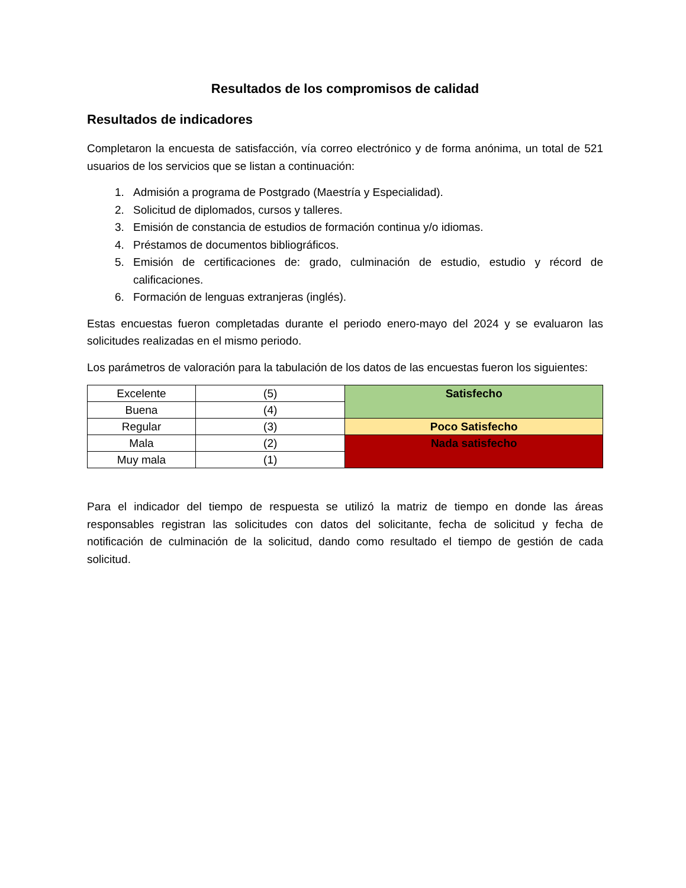Resultados de los compromisos de calidad
Resultados de indicadores
Completaron la encuesta de satisfacción, vía correo electrónico y de forma anónima, un total de 521 usuarios de los servicios que se listan a continuación:
1. Admisión a programa de Postgrado (Maestría y Especialidad).
2. Solicitud de diplomados, cursos y talleres.
3. Emisión de constancia de estudios de formación continua y/o idiomas.
4. Préstamos de documentos bibliográficos.
5. Emisión de certificaciones de: grado, culminación de estudio, estudio y récord de calificaciones.
6. Formación de lenguas extranjeras (inglés).
Estas encuestas fueron completadas durante el periodo enero-mayo del 2024 y se evaluaron las solicitudes realizadas en el mismo periodo.
Los parámetros de valoración para la tabulación de los datos de las encuestas fueron los siguientes:
| Excelente | (5) | Satisfecho |
| Buena | (4) | |
| Regular | (3) | Poco Satisfecho |
| Mala | (2) | Nada satisfecho |
| Muy mala | (1) | |
Para el indicador del tiempo de respuesta se utilizó la matriz de tiempo en donde las áreas responsables registran las solicitudes con datos del solicitante, fecha de solicitud y fecha de notificación de culminación de la solicitud, dando como resultado el tiempo de gestión de cada solicitud.